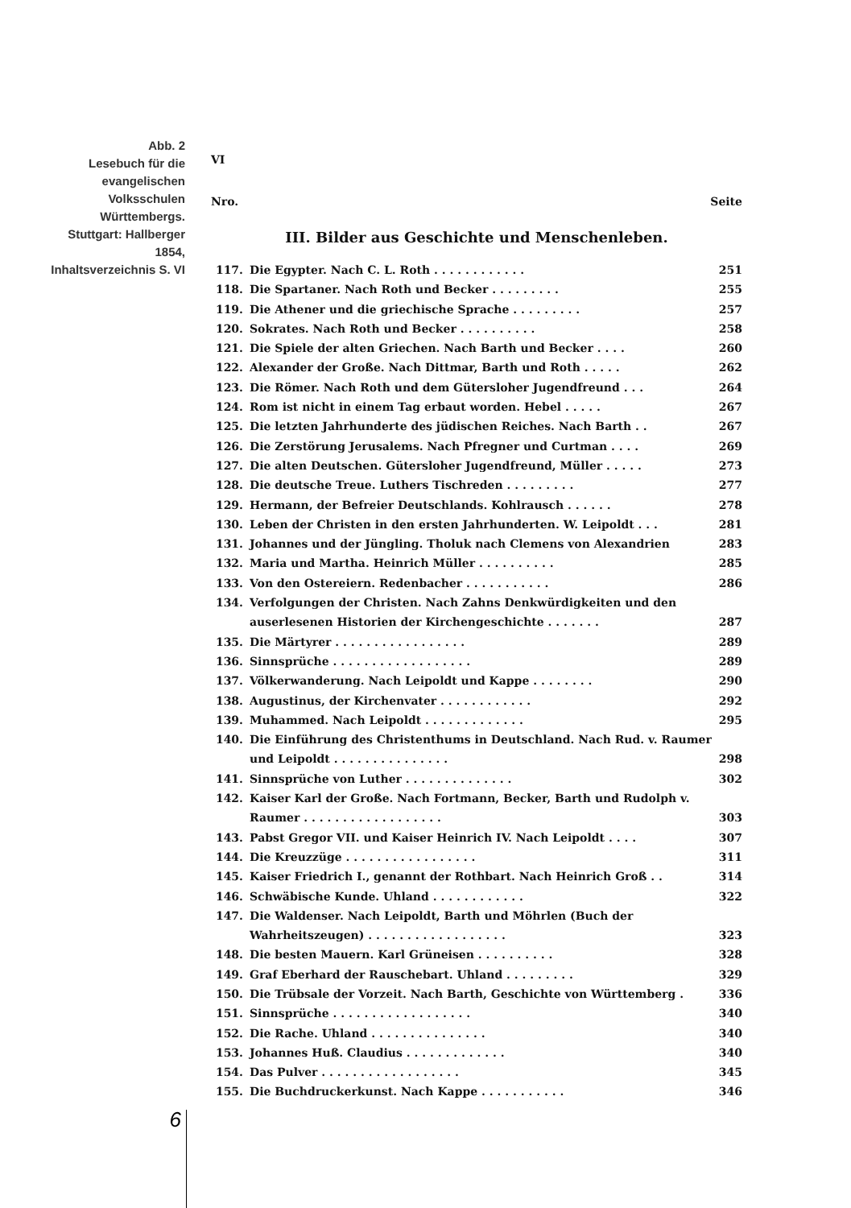Abb. 2
Lesebuch für die evangelischen Volksschulen Württembergs. Stuttgart: Hallberger 1854, Inhaltsverzeichnis S. VI
VI
Nro. Seite
III. Bilder aus Geschichte und Menschenleben.
| 117. | Die Egypter. Nach C. L. Roth . . . . . . . . . . . . | 251 |
| 118. | Die Spartaner. Nach Roth und Becker . . . . . . . . . | 255 |
| 119. | Die Athener und die griechische Sprache . . . . . . . . . | 257 |
| 120. | Sokrates. Nach Roth und Becker . . . . . . . . . . | 258 |
| 121. | Die Spiele der alten Griechen. Nach Barth und Becker . . . . | 260 |
| 122. | Alexander der Große. Nach Dittmar, Barth und Roth . . . . . | 262 |
| 123. | Die Römer. Nach Roth und dem Gütersloher Jugendfreund . . . | 264 |
| 124. | Rom ist nicht in einem Tag erbaut worden. Hebel . . . . . | 267 |
| 125. | Die letzten Jahrhunderte des jüdischen Reiches. Nach Barth . . | 267 |
| 126. | Die Zerstörung Jerusalems. Nach Pfregner und Curtman . . . . | 269 |
| 127. | Die alten Deutschen. Gütersloher Jugendfreund, Müller . . . . . | 273 |
| 128. | Die deutsche Treue. Luthers Tischreden . . . . . . . . . | 277 |
| 129. | Hermann, der Befreier Deutschlands. Kohlrausch . . . . . . | 278 |
| 130. | Leben der Christen in den ersten Jahrhunderten. W. Leipoldt . . . | 281 |
| 131. | Johannes und der Jüngling. Tholuk nach Clemens von Alexandrien | 283 |
| 132. | Maria und Martha. Heinrich Müller . . . . . . . . . . | 285 |
| 133. | Von den Ostereiern. Redenbacher . . . . . . . . . . . | 286 |
| 134. | Verfolgungen der Christen. Nach Zahns Denkwürdigkeiten und den auserlesenen Historien der Kirchengeschichte . . . . . . . | 287 |
| 135. | Die Märtyrer . . . . . . . . . . . . . . . . . | 289 |
| 136. | Sinnsprüche . . . . . . . . . . . . . . . . . . | 289 |
| 137. | Völkerwanderung. Nach Leipoldt und Kappe . . . . . . . . | 290 |
| 138. | Augustinus, der Kirchenvater . . . . . . . . . . . . | 292 |
| 139. | Muhammed. Nach Leipoldt . . . . . . . . . . . . . | 295 |
| 140. | Die Einführung des Christenthums in Deutschland. Nach Rud. v. Raumer und Leipoldt . . . . . . . . . . . . . . . | 298 |
| 141. | Sinnsprüche von Luther . . . . . . . . . . . . . . | 302 |
| 142. | Kaiser Karl der Große. Nach Fortmann, Becker, Barth und Rudolph v. Raumer . . . . . . . . . . . . . . . . . . | 303 |
| 143. | Pabst Gregor VII. und Kaiser Heinrich IV. Nach Leipoldt . . . . | 307 |
| 144. | Die Kreuzzüge . . . . . . . . . . . . . . . . . | 311 |
| 145. | Kaiser Friedrich I., genannt der Rothbart. Nach Heinrich Groß . . | 314 |
| 146. | Schwäbische Kunde. Uhland . . . . . . . . . . . . | 322 |
| 147. | Die Waldenser. Nach Leipoldt, Barth und Möhrlen (Buch der Wahrheitszeugen) . . . . . . . . . . . . . . . . . . | 323 |
| 148. | Die besten Mauern. Karl Grüneisen . . . . . . . . . . | 328 |
| 149. | Graf Eberhard der Rauschebart. Uhland . . . . . . . . . | 329 |
| 150. | Die Trübsale der Vorzeit. Nach Barth, Geschichte von Württemberg . | 336 |
| 151. | Sinnsprüche . . . . . . . . . . . . . . . . . . | 340 |
| 152. | Die Rache. Uhland . . . . . . . . . . . . . . . | 340 |
| 153. | Johannes Huß. Claudius . . . . . . . . . . . . . | 340 |
| 154. | Das Pulver . . . . . . . . . . . . . . . . . . | 345 |
| 155. | Die Buchdruckerkunst. Nach Kappe . . . . . . . . . . . | 346 |
6